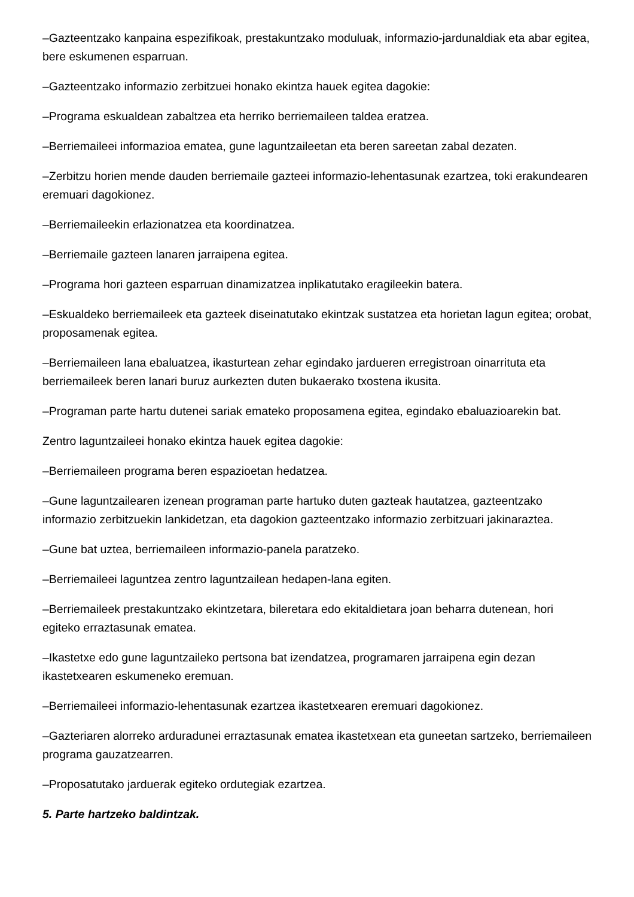–Gazteentzako kanpaina espezifikoak, prestakuntzako moduluak, informazio-jardunaldiak eta abar egitea, bere eskumenen esparruan.
–Gazteentzako informazio zerbitzuei honako ekintza hauek egitea dagokie:
–Programa eskualdean zabaltzea eta herriko berriemaileen taldea eratzea.
–Berriemaileei informazioa ematea, gune laguntzaileetan eta beren sareetan zabal dezaten.
–Zerbitzu horien mende dauden berriemaile gazteei informazio-lehentasunak ezartzea, toki erakundearen eremuari dagokionez.
–Berriemaileekin erlazionatzea eta koordinatzea.
–Berriemaile gazteen lanaren jarraipena egitea.
–Programa hori gazteen esparruan dinamizatzea inplikatutako eragileekin batera.
–Eskualdeko berriemaileek eta gazteek diseinatutako ekintzak sustatzea eta horietan lagun egitea; orobat, proposamenak egitea.
–Berriemaileen lana ebaluatzea, ikasturtean zehar egindako jardueren erregistroan oinarrituta eta berriemaileek beren lanari buruz aurkezten duten bukaerako txostena ikusita.
–Programan parte hartu dutenei sariak emateko proposamena egitea, egindako ebaluazioarekin bat.
Zentro laguntzaileei honako ekintza hauek egitea dagokie:
–Berriemaileen programa beren espazioetan hedatzea.
–Gune laguntzailearen izenean programan parte hartuko duten gazteak hautatzea, gazteentzako informazio zerbitzuekin lankidetzan, eta dagokion gazteentzako informazio zerbitzuari jakinaraztea.
–Gune bat uztea, berriemaileen informazio-panela paratzeko.
–Berriemaileei laguntzea zentro laguntzailean hedapen-lana egiten.
–Berriemaileek prestakuntzako ekintzetara, bileretara edo ekitaldietara joan beharra dutenean, hori egiteko erraztasunak ematea.
–Ikastetxe edo gune laguntzaileko pertsona bat izendatzea, programaren jarraipena egin dezan ikastetxearen eskumeneko eremuan.
–Berriemaileei informazio-lehentasunak ezartzea ikastetxearen eremuari dagokionez.
–Gazteriaren alorreko arduradunei erraztasunak ematea ikastetxean eta guneetan sartzeko, berriemaileen programa gauzatzearren.
–Proposatutako jarduerak egiteko ordutegiak ezartzea.
5. Parte hartzeko baldintzak.